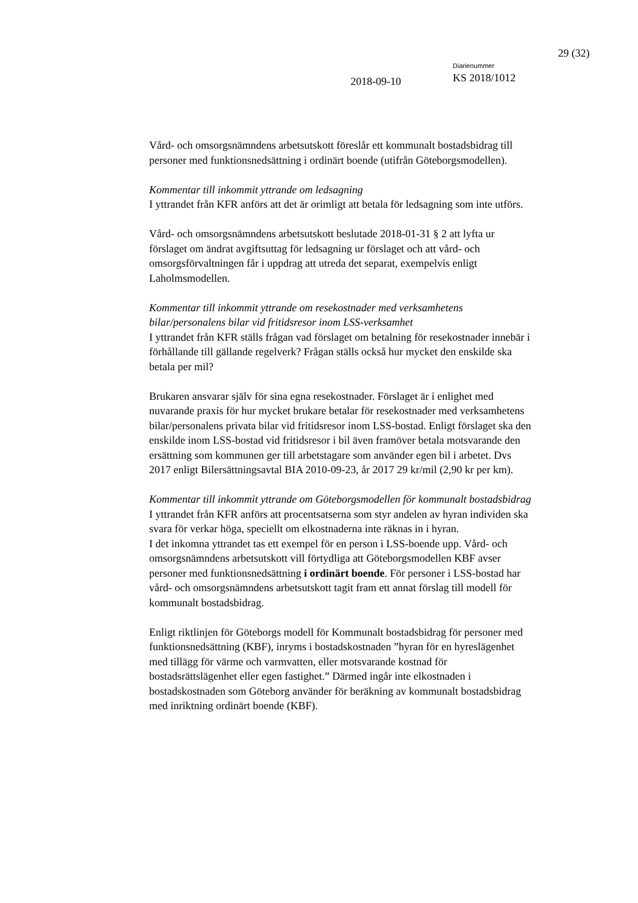29 (32)
2018-09-10
Diarienummer
KS 2018/1012
Vård- och omsorgsnämndens arbetsutskott föreslår ett kommunalt bostadsbidrag till personer med funktionsnedsättning i ordinärt boende (utifrån Göteborgsmodellen).
Kommentar till inkommit yttrande om ledsagning
I yttrandet från KFR anförs att det är orimligt att betala för ledsagning som inte utförs.
Vård- och omsorgsnämndens arbetsutskott beslutade 2018-01-31 § 2 att lyfta ur förslaget om ändrat avgiftsuttag för ledsagning ur förslaget och att vård- och omsorgsförvaltningen får i uppdrag att utreda det separat, exempelvis enligt Laholmsmodellen.
Kommentar till inkommit yttrande om resekostnader med verksamhetens bilar/personalens bilar vid fritidsresor inom LSS-verksamhet
I yttrandet från KFR ställs frågan vad förslaget om betalning för resekostnader innebär i förhållande till gällande regelverk? Frågan ställs också hur mycket den enskilde ska betala per mil?
Brukaren ansvarar själv för sina egna resekostnader. Förslaget är i enlighet med nuvarande praxis för hur mycket brukare betalar för resekostnader med verksamhetens bilar/personalens privata bilar vid fritidsresor inom LSS-bostad. Enligt förslaget ska den enskilde inom LSS-bostad vid fritidsresor i bil även framöver betala motsvarande den ersättning som kommunen ger till arbetstagare som använder egen bil i arbetet. Dvs 2017 enligt Bilersättningsavtal BIA 2010-09-23, år 2017 29 kr/mil (2,90 kr per km).
Kommentar till inkommit yttrande om Göteborgsmodellen för kommunalt bostadsbidrag
I yttrandet från KFR anförs att procentsatserna som styr andelen av hyran individen ska svara för verkar höga, speciellt om elkostnaderna inte räknas in i hyran.
I det inkomna yttrandet tas ett exempel för en person i LSS-boende upp. Vård- och omsorgsnämndens arbetsutskott vill förtydliga att Göteborgsmodellen KBF avser personer med funktionsnedsättning i ordinärt boende. För personer i LSS-bostad har vård- och omsorgsnämndens arbetsutskott tagit fram ett annat förslag till modell för kommunalt bostadsbidrag.
Enligt riktlinjen för Göteborgs modell för Kommunalt bostadsbidrag för personer med funktionsnedsättning (KBF), inryms i bostadskostnaden ”hyran för en hyreslägenhet med tillägg för värme och varmvatten, eller motsvarande kostnad för bostadsrättslägenhet eller egen fastighet.” Därmed ingår inte elkostnaden i bostadskostnaden som Göteborg använder för beräkning av kommunalt bostadsbidrag med inriktning ordinärt boende (KBF).